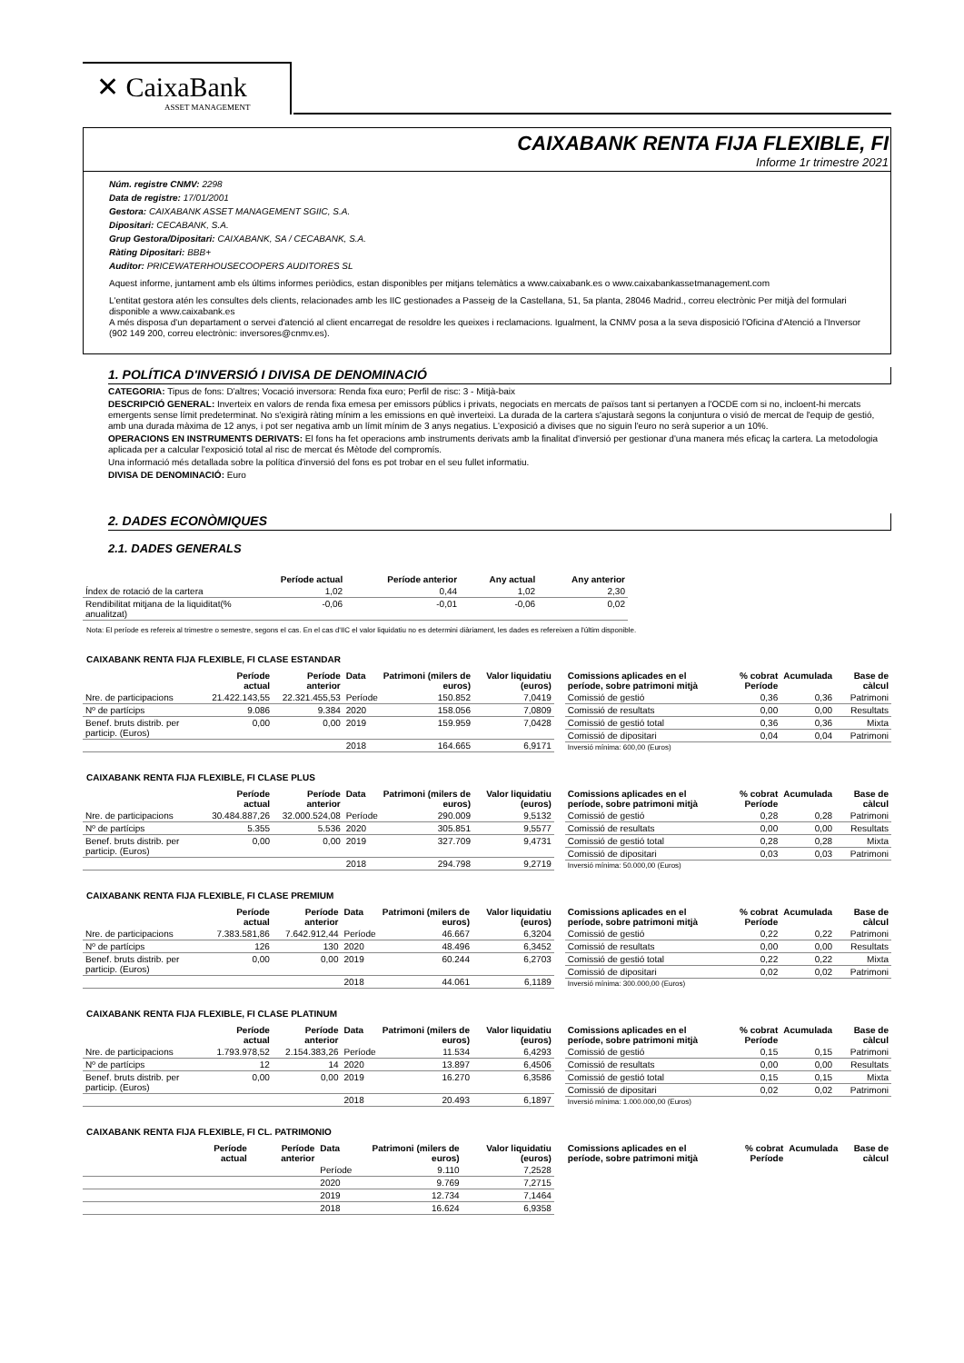✕ CaixaBank
ASSET MANAGEMENT
CAIXABANK RENTA FIJA FLEXIBLE, FI
Informe 1r trimestre 2021
Núm. registre CNMV: 2298
Data de registre: 17/01/2001
Gestora: CAIXABANK ASSET MANAGEMENT SGIIC, S.A.
Dipositari: CECABANK, S.A.
Grup Gestora/Dipositari: CAIXABANK, SA / CECABANK, S.A.
Ràting Dipositari: BBB+
Auditor: PRICEWATERHOUSECOOPERS AUDITORES SL
Aquest informe, juntament amb els últims informes periòdics, estan disponibles per mitjans telemàtics a www.caixabank.es o www.caixabankassetmanagement.com
L'entitat gestora atén les consultes dels clients, relacionades amb les IIC gestionades a Passeig de la Castellana, 51, 5a planta, 28046 Madrid., correu electrònic Per mitjà del formulari disponible a www.caixabank.es
A més disposa d'un departament o servei d'atenció al client encarregat de resoldre les queixes i reclamacions. Igualment, la CNMV posa a la seva disposició l'Oficina d'Atenció a l'Inversor (902 149 200, correu electrònic: inversores@cnmv.es).
1. POLÍTICA D'INVERSIÓ I DIVISA DE DENOMINACIÓ
CATEGORIA: Tipus de fons: D'altres; Vocació inversora: Renda fixa euro; Perfil de risc: 3 - Mitjà-baix
DESCRIPCIÓ GENERAL: Inverteix en valors de renda fixa emesa per emissors públics i privats, negociats en mercats de països tant si pertanyen a l'OCDE com si no, incloent-hi mercats emergents sense límit predeterminat. No s'exigirà ràting mínim a les emissions en què inverteixi. La durada de la cartera s'ajustarà segons la conjuntura o visió de mercat de l'equip de gestió, amb una durada màxima de 12 anys, i pot ser negativa amb un límit mínim de 3 anys negatius. L'exposició a divises que no siguin l'euro no serà superior a un 10%.
OPERACIONS EN INSTRUMENTS DERIVATS: El fons ha fet operacions amb instruments derivats amb la finalitat d'inversió per gestionar d'una manera més eficaç la cartera. La metodologia aplicada per a calcular l'exposició total al risc de mercat és Mètode del compromís.
Una informació més detallada sobre la política d'inversió del fons es pot trobar en el seu fullet informatiu.
DIVISA DE DENOMINACIÓ: Euro
2. DADES ECONÒMIQUES
2.1. DADES GENERALS
| | Període actual | Període anterior | Any actual | Any anterior |
| --- | --- | --- | --- | --- |
| Índex de rotació de la cartera | 1,02 | 0,44 | 1,02 | 2,30 |
| Rendibilitat mitjana de la liquiditat(% anualitzat) | -0,06 | -0,01 | -0,06 | 0,02 |
Nota: El període es refereix al trimestre o semestre, segons el cas. En el cas d'IIC el valor liquidatiu no es determini diàriament, les dades es refereixen a l'últim disponible.
CAIXABANK RENTA FIJA FLEXIBLE, FI CLASE ESTANDAR
| | Període actual | Període anterior | Data | Patrimoni (milers de euros) | Valor liquidatiu (euros) |
| --- | --- | --- | --- | --- | --- |
| Nre. de participacions | 21.422.143,55 | 22.321.455,53 | Període | 150.852 | 7,0419 |
| Nº de partícips | 9.086 | 9.384 | 2020 | 158.056 | 7,0809 |
| Benef. bruts distrib. per particip. (Euros) | 0,00 | 0,00 | 2019 | 159.959 | 7,0428 |
| | | | 2018 | 164.665 | 6,9171 |
| Comissions aplicades en el període, sobre patrimoni mitjà | % cobrat Període | Acumulada | Base de càlcul |
| --- | --- | --- | --- |
| Comissió de gestió | 0,36 | 0,36 | Patrimoni |
| Comissió de resultats | 0,00 | 0,00 | Resultats |
| Comissió de gestió total | 0,36 | 0,36 | Mixta |
| Comissió de dipositari | 0,04 | 0,04 | Patrimoni |
| Inversió mínima: 600,00 (Euros) | | | |
CAIXABANK RENTA FIJA FLEXIBLE, FI CLASE PLUS
| | Període actual | Període anterior | Data | Patrimoni (milers de euros) | Valor liquidatiu (euros) |
| --- | --- | --- | --- | --- | --- |
| Nre. de participacions | 30.484.887,26 | 32.000.524,08 | Període | 290.009 | 9,5132 |
| Nº de partícips | 5.355 | 5.536 | 2020 | 305.851 | 9,5577 |
| Benef. bruts distrib. per particip. (Euros) | 0,00 | 0,00 | 2019 | 327.709 | 9,4731 |
| | | | 2018 | 294.798 | 9,2719 |
| Comissions aplicades en el període, sobre patrimoni mitjà | % cobrat Període | Acumulada | Base de càlcul |
| --- | --- | --- | --- |
| Comissió de gestió | 0,28 | 0,28 | Patrimoni |
| Comissió de resultats | 0,00 | 0,00 | Resultats |
| Comissió de gestió total | 0,28 | 0,28 | Mixta |
| Comissió de dipositari | 0,03 | 0,03 | Patrimoni |
| Inversió mínima: 50.000,00 (Euros) | | | |
CAIXABANK RENTA FIJA FLEXIBLE, FI CLASE PREMIUM
| | Període actual | Període anterior | Data | Patrimoni (milers de euros) | Valor liquidatiu (euros) |
| --- | --- | --- | --- | --- | --- |
| Nre. de participacions | 7.383.581,86 | 7.642.912,44 | Període | 46.667 | 6,3204 |
| Nº de partícips | 126 | 130 | 2020 | 48.496 | 6,3452 |
| Benef. bruts distrib. per particip. (Euros) | 0,00 | 0,00 | 2019 | 60.244 | 6,2703 |
| | | | 2018 | 44.061 | 6,1189 |
| Comissions aplicades en el període, sobre patrimoni mitjà | % cobrat Període | Acumulada | Base de càlcul |
| --- | --- | --- | --- |
| Comissió de gestió | 0,22 | 0,22 | Patrimoni |
| Comissió de resultats | 0,00 | 0,00 | Resultats |
| Comissió de gestió total | 0,22 | 0,22 | Mixta |
| Comissió de dipositari | 0,02 | 0,02 | Patrimoni |
| Inversió mínima: 300.000,00 (Euros) | | | |
CAIXABANK RENTA FIJA FLEXIBLE, FI CLASE PLATINUM
| | Període actual | Període anterior | Data | Patrimoni (milers de euros) | Valor liquidatiu (euros) |
| --- | --- | --- | --- | --- | --- |
| Nre. de participacions | 1.793.978,52 | 2.154.383,26 | Període | 11.534 | 6,4293 |
| Nº de partícips | 12 | 14 | 2020 | 13.897 | 6,4506 |
| Benef. bruts distrib. per particip. (Euros) | 0,00 | 0,00 | 2019 | 16.270 | 6,3586 |
| | | | 2018 | 20.493 | 6,1897 |
| Comissions aplicades en el període, sobre patrimoni mitjà | % cobrat Període | Acumulada | Base de càlcul |
| --- | --- | --- | --- |
| Comissió de gestió | 0,15 | 0,15 | Patrimoni |
| Comissió de resultats | 0,00 | 0,00 | Resultats |
| Comissió de gestió total | 0,15 | 0,15 | Mixta |
| Comissió de dipositari | 0,02 | 0,02 | Patrimoni |
| Inversió mínima: 1.000.000,00 (Euros) | | | |
CAIXABANK RENTA FIJA FLEXIBLE, FI CL. PATRIMONIO
| | Període actual | Període anterior | Data | Patrimoni (milers de euros) | Valor liquidatiu (euros) |
| --- | --- | --- | --- | --- | --- |
| | | | Període | 9.110 | 7,2528 |
| | | | 2020 | 9.769 | 7,2715 |
| | | | 2019 | 12.734 | 7,1464 |
| | | | 2018 | 16.624 | 6,9358 |
| Comissions aplicades en el període, sobre patrimoni mitjà | % cobrat Període | Acumulada | Base de càlcul |
| --- | --- | --- | --- |